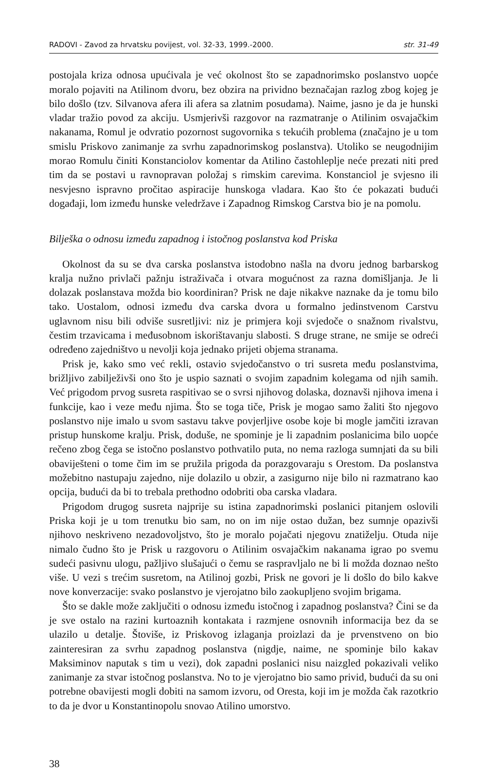RADOVI - Zavod za hrvatsku povijest, vol. 32-33, 1999.-2000. str. 31-49
postojala kriza odnosa upućivala je već okolnost što se zapadnorimsko poslanstvo uopće moralo pojaviti na Atilinom dvoru, bez obzira na prividno beznačajan razlog zbog kojeg je bilo došlo (tzv. Silvanova afera ili afera sa zlatnim posudama). Naime, jasno je da je hunski vladar tražio povod za akciju. Usmjerivši razgovor na razmatranje o Atilinim osvajačkim nakanama, Romul je odvratio pozornost sugovornika s tekućih problema (značajno je u tom smislu Priskovo zanimanje za svrhu zapadnorimskog poslanstva). Utoliko se neugodnijim morao Romulu činiti Konstanciolov komentar da Atilino častohleplje neće prezati niti pred tim da se postavi u ravnopravan položaj s rimskim carevima. Konstanciol je svjesno ili nesvjesno ispravno pročitao aspiracije hunskoga vladara. Kao što će pokazati budući događaji, lom između hunske veledržave i Zapadnog Rimskog Carstva bio je na pomolu.
Bilješka o odnosu između zapadnog i istočnog poslanstva kod Priska
Okolnost da su se dva carska poslanstva istodobno našla na dvoru jednog barbarskog kralja nužno privlači pažnju istraživača i otvara mogućnost za razna domišljanja. Je li dolazak poslanstava možda bio koordiniran? Prisk ne daje nikakve naznake da je tomu bilo tako. Uostalom, odnosi između dva carska dvora u formalno jedinstvenom Carstvu uglavnom nisu bili odviše susretljivi: niz je primjera koji svjedoče o snažnom rivalstvu, čestim trzavicama i međusobnom iskorištavanju slabosti. S druge strane, ne smije se odreći određeno zajedništvo u nevolji koja jednako prijeti objema stranama.
Prisk je, kako smo već rekli, ostavio svjedočanstvo o tri susreta među poslanstvima, brižljivo zabilježivši ono što je uspio saznati o svojim zapadnim kolegama od njih samih. Već prigodom prvog susreta raspitivao se o svrsi njihovog dolaska, doznavši njihova imena i funkcije, kao i veze među njima. Što se toga tiče, Prisk je mogao samo žaliti što njegovo poslanstvo nije imalo u svom sastavu takve povjerljive osobe koje bi mogle jamčiti izravan pristup hunskome kralju. Prisk, doduše, ne spominje je li zapadnim poslanicima bilo uopće rečeno zbog čega se istočno poslanstvo pothvatilo puta, no nema razloga sumnjati da su bili obaviješteni o tome čim im se pružila prigoda da porazgovaraju s Orestom. Da poslanstva možebitno nastupaju zajedno, nije dolazilo u obzir, a zasigurno nije bilo ni razmatrano kao opcija, budući da bi to trebala prethodno odobriti oba carska vladara.
Prigodom drugog susreta najprije su istina zapadnorimski poslanici pitanjem oslovili Priska koji je u tom trenutku bio sam, no on im nije ostao dužan, bez sumnje opazivši njihovo neskriveno nezadovoljstvo, što je moralo pojačati njegovu znatiželju. Otuda nije nimalo čudno što je Prisk u razgovoru o Atilinim osvajačkim nakanama igrao po svemu sudeći pasivnu ulogu, pažljivo slušajući o čemu se raspravljalo ne bi li možda doznao nešto više. U vezi s trećim susretom, na Atilinoj gozbi, Prisk ne govori je li došlo do bilo kakve nove konverzacije: svako poslanstvo je vjerojatno bilo zaokupljeno svojim brigama.
Što se dakle može zaključiti o odnosu između istočnog i zapadnog poslanstva? Čini se da je sve ostalo na razini kurtoaznih kontakata i razmjene osnovnih informacija bez da se ulazilo u detalje. Štoviše, iz Priskovog izlaganja proizlazi da je prvenstveno on bio zainteresiran za svrhu zapadnog poslanstva (nigdje, naime, ne spominje bilo kakav Maksiminov naputak s tim u vezi), dok zapadni poslanici nisu naizgled pokazivali veliko zanimanje za stvar istočnog poslanstva. No to je vjerojatno bio samo privid, budući da su oni potrebne obavijesti mogli dobiti na samom izvoru, od Oresta, koji im je možda čak razotkrio to da je dvor u Konstantinopolu snovao Atilino umorstvo.
38